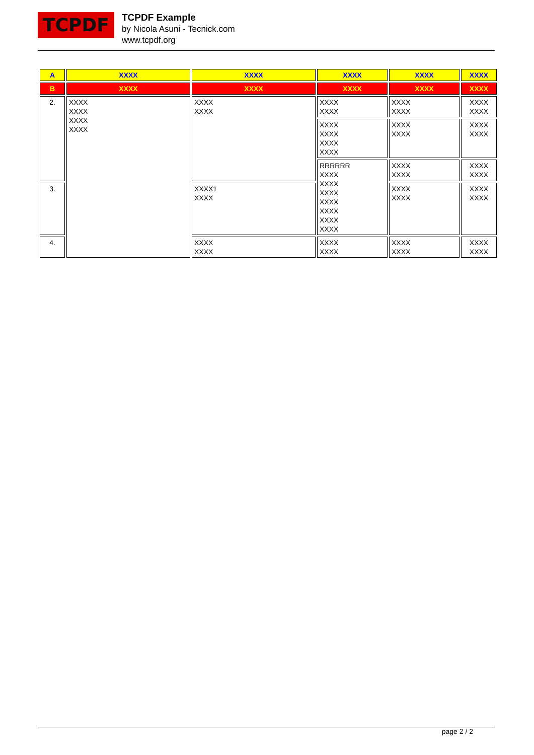TCPDF
TCPDF Example
by Nicola Asuni - Tecnick.com
www.tcpdf.org
| A | XXXX | XXXX | XXXX | XXXX | XXXX |
| B | XXXX | XXXX | XXXX | XXXX | XXXX |
| 2. | XXXX XXXX XXXX XXXX | XXXX XXXX | XXXX XXXX | XXXX XXXX | XXXX XXXX |
| | | | XXXX XXXX XXXX XXXX | XXXX XXXX | XXXX XXXX |
| | | | RRRRRR XXXX XXXX XXXX XXXX XXXX XXXX XXXX | XXXX XXXX | XXXX XXXX |
| 3. | | XXXX1 XXXX | | XXXX XXXX | XXXX XXXX |
| 4. | | XXXX XXXX | XXXX XXXX | XXXX XXXX | XXXX XXXX |
page 2 / 2